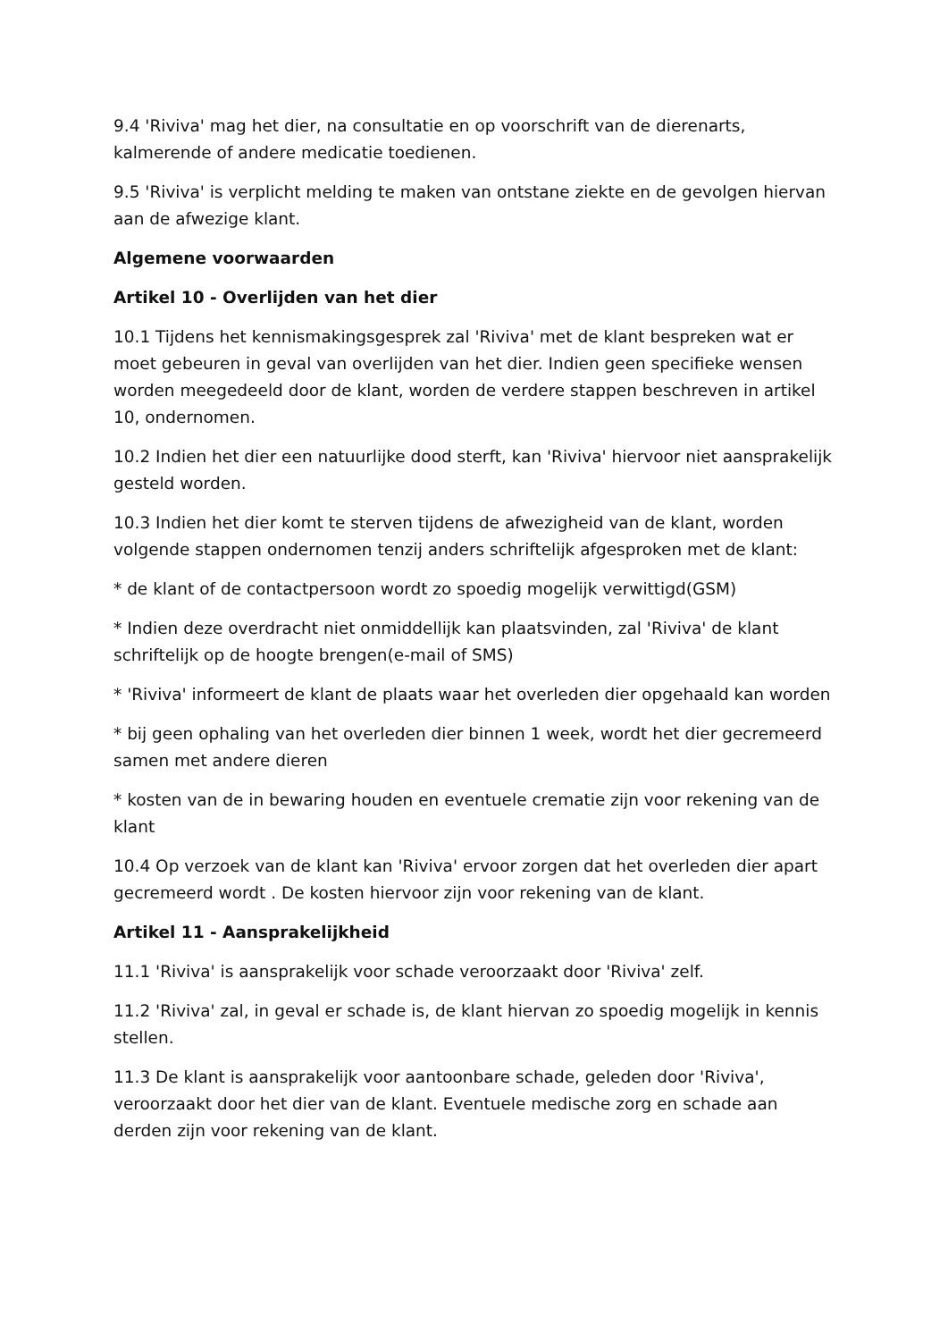9.4 'Riviva' mag het dier, na consultatie en op voorschrift van de dierenarts, kalmerende of andere medicatie toedienen.
9.5 'Riviva' is verplicht melding te maken van ontstane ziekte en de gevolgen hiervan aan de afwezige klant.
Algemene voorwaarden
Artikel 10 - Overlijden van het dier
10.1 Tijdens het kennismakingsgesprek zal 'Riviva' met de klant bespreken wat er moet gebeuren in geval van overlijden van het dier. Indien geen specifieke wensen worden meegedeeld door de klant, worden de verdere stappen beschreven in artikel 10, ondernomen.
10.2 Indien het dier een natuurlijke dood sterft, kan 'Riviva' hiervoor niet aansprakelijk gesteld worden.
10.3 Indien het dier komt te sterven tijdens de afwezigheid van de klant, worden volgende stappen ondernomen tenzij anders schriftelijk afgesproken met de klant:
* de klant of de contactpersoon wordt zo spoedig mogelijk verwittigd(GSM)
* Indien deze overdracht niet onmiddellijk kan plaatsvinden, zal 'Riviva' de klant schriftelijk op de hoogte brengen(e-mail of SMS)
* 'Riviva' informeert de klant de plaats waar het overleden dier opgehaald kan worden
* bij geen ophaling van het overleden dier binnen 1 week, wordt het dier gecremeerd samen met andere dieren
* kosten van de in bewaring houden en eventuele crematie zijn voor rekening van de klant
10.4 Op verzoek van de klant kan 'Riviva' ervoor zorgen dat het overleden dier apart gecremeerd wordt . De kosten hiervoor zijn voor rekening van de klant.
Artikel 11 - Aansprakelijkheid
11.1 'Riviva' is aansprakelijk voor schade veroorzaakt door 'Riviva' zelf.
11.2 'Riviva' zal, in geval er schade is, de klant hiervan zo spoedig mogelijk in kennis stellen.
11.3 De klant is aansprakelijk voor aantoonbare schade, geleden door 'Riviva', veroorzaakt door het dier van de klant. Eventuele medische zorg en schade aan derden zijn voor rekening van de klant.